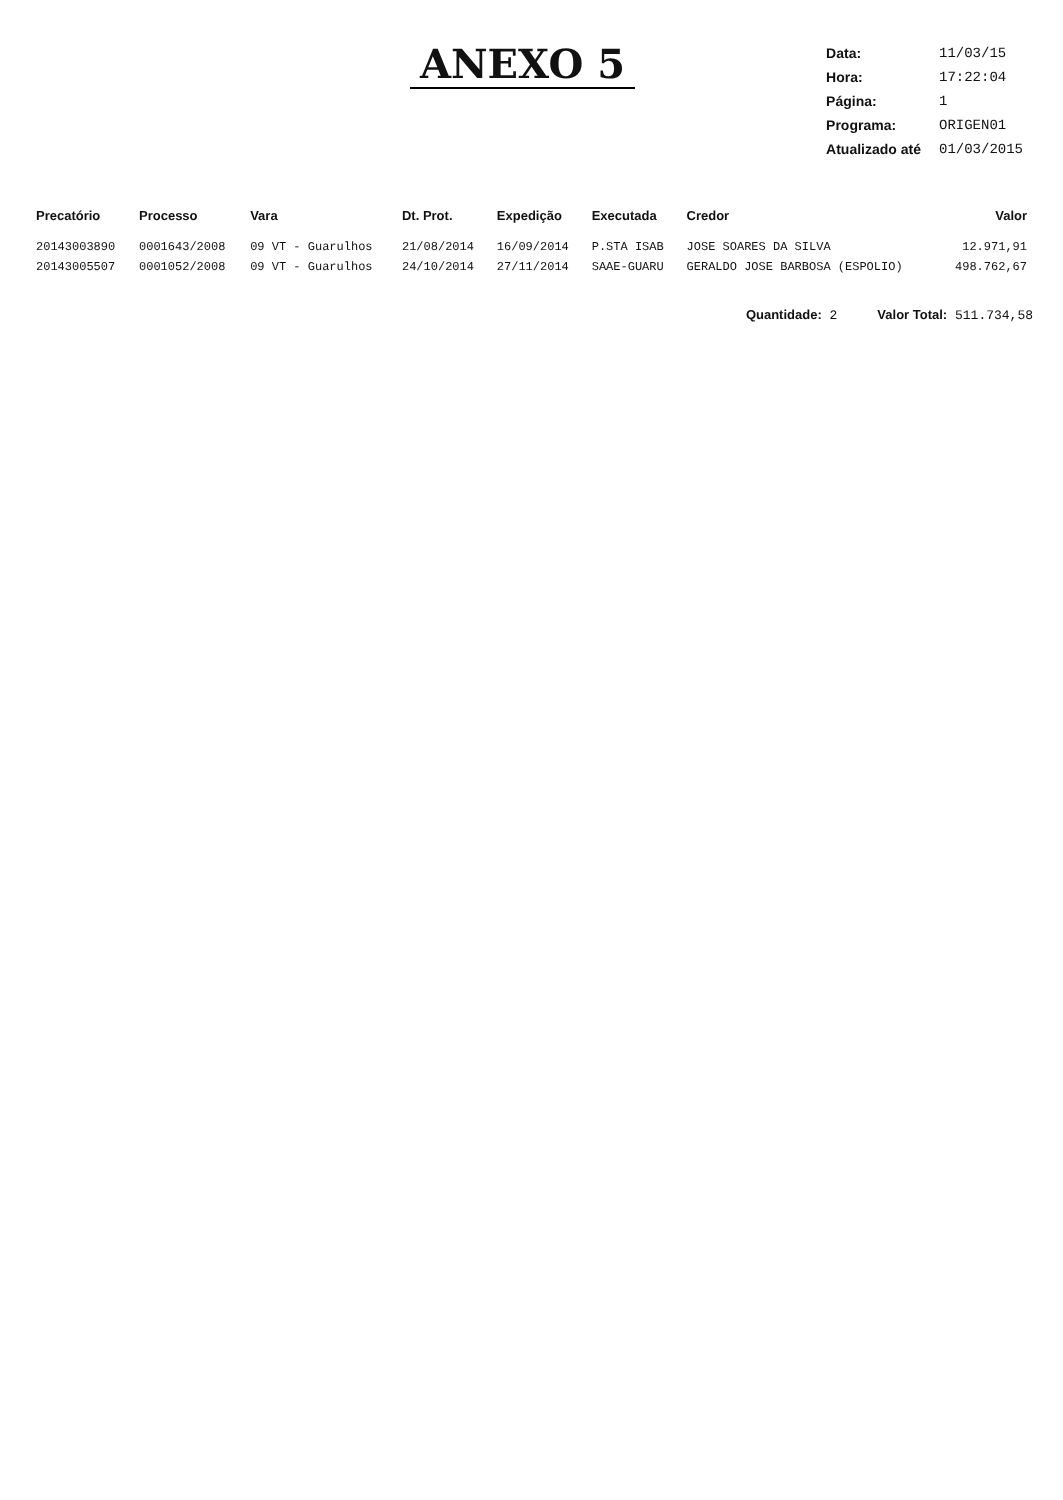ANEXO 5
| Data: | 11/03/15 |
| Hora: | 17:22:04 |
| Página: | 1 |
| Programa: | ORIGEN01 |
| Atualizado até | 01/03/2015 |
| Precatório | Processo | Vara | Dt. Prot. | Expedição | Executada | Credor | Valor |
| --- | --- | --- | --- | --- | --- | --- | --- |
| 20143003890 | 0001643/2008 | 09 VT - Guarulhos | 21/08/2014 | 16/09/2014 | P.STA ISAB | JOSE SOARES DA SILVA | 12.971,91 |
| 20143005507 | 0001052/2008 | 09 VT - Guarulhos | 24/10/2014 | 27/11/2014 | SAAE-GUARU | GERALDO JOSE BARBOSA (ESPOLIO) | 498.762,67 |
Quantidade: 2 Valor Total: 511.734,58